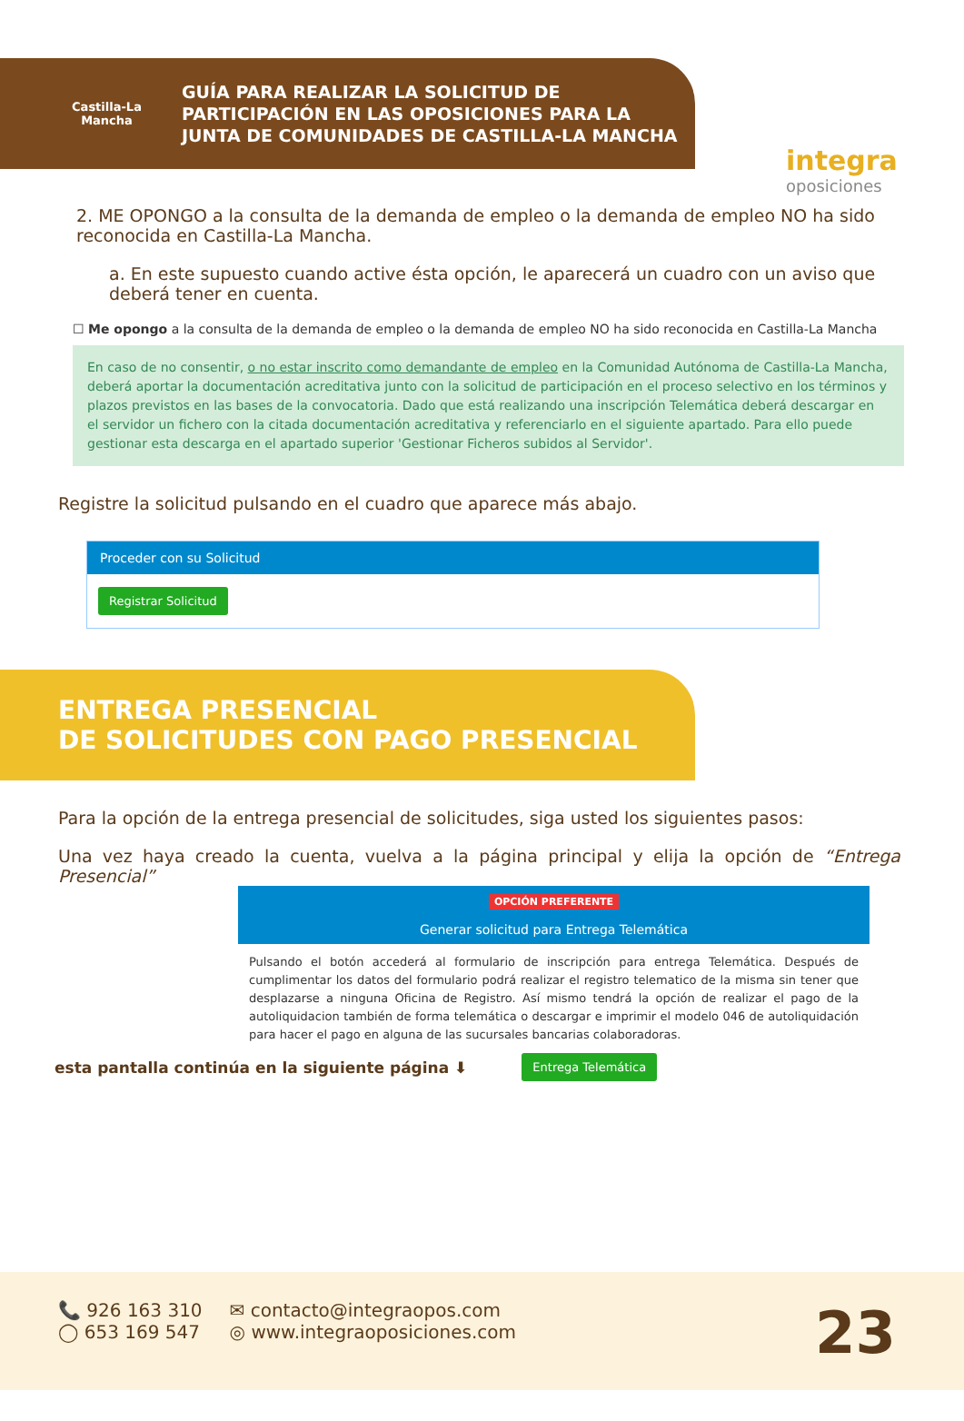Castilla-La Mancha
GUÍA PARA REALIZAR LA SOLICITUD DE
PARTICIPACIÓN EN LAS OPOSICIONES PARA LA
JUNTA DE COMUNIDADES DE CASTILLA-LA MANCHA
integra
oposiciones
2. ME OPONGO a la consulta de la demanda de empleo o la demanda de empleo NO ha sido reconocida en Castilla-La Mancha.
a. En este supuesto cuando active ésta opción, le aparecerá un cuadro con un aviso que deberá tener en cuenta.
☐ Me opongo a la consulta de la demanda de empleo o la demanda de empleo NO ha sido reconocida en Castilla-La Mancha
En caso de no consentir, o no estar inscrito como demandante de empleo en la Comunidad Autónoma de Castilla-La Mancha, deberá aportar la documentación acreditativa junto con la solicitud de participación en el proceso selectivo en los términos y plazos previstos en las bases de la convocatoria. Dado que está realizando una inscripción Telemática deberá descargar en el servidor un fichero con la citada documentación acreditativa y referenciarlo en el siguiente apartado. Para ello puede gestionar esta descarga en el apartado superior 'Gestionar Ficheros subidos al Servidor'.
Registre la solicitud pulsando en el cuadro que aparece más abajo.
Proceder con su Solicitud
Registrar Solicitud
ENTREGA PRESENCIAL
DE SOLICITUDES CON PAGO PRESENCIAL
Para la opción de la entrega presencial de solicitudes, siga usted los siguientes pasos:
Una vez haya creado la cuenta, vuelva a la página principal y elija la opción de “Entrega Presencial”
OPCIÓN PREFERENTE
Generar solicitud para Entrega Telemática
Pulsando el botón accederá al formulario de inscripción para entrega Telemática. Después de cumplimentar los datos del formulario podrá realizar el registro telematico de la misma sin tener que desplazarse a ninguna Oficina de Registro. Así mismo tendrá la opción de realizar el pago de la autoliquidacion también de forma telemática o descargar e imprimir el modelo 046 de autoliquidación para hacer el pago en alguna de las sucursales bancarias colaboradoras.
esta pantalla continúa en la siguiente página ⬇ Entrega Telemática
📞 926 163 310
◯ 653 169 547
✉ contacto@integraopos.com
◎ www.integraoposiciones.com
23